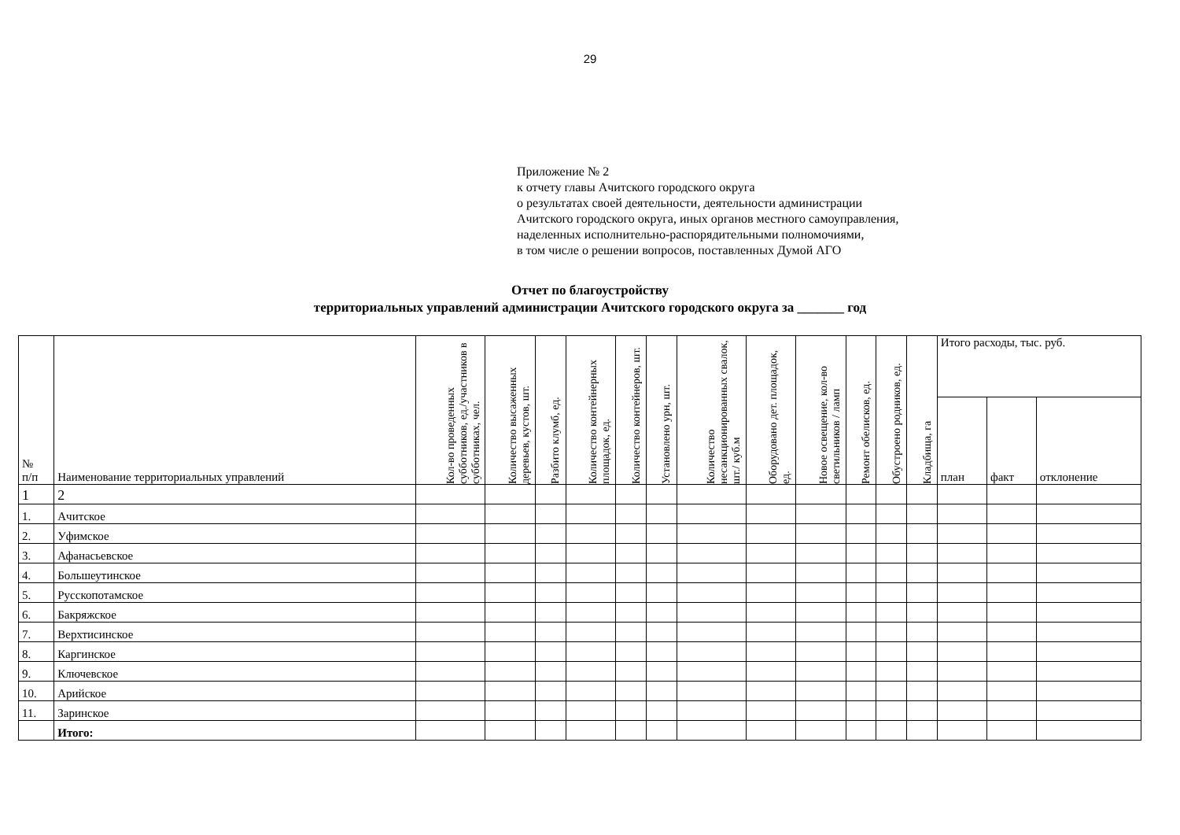29
Приложение № 2
к отчету главы Ачитского городского округа
о результатах своей деятельности, деятельности администрации
Ачитского городского округа, иных органов местного самоуправления,
наделенных исполнительно-распорядительными полномочиями,
в том числе о решении вопросов, поставленных Думой АГО
Отчет по благоустройству
территориальных управлений администрации Ачитского городского округа за _______ год
| № п/п | Наименование территориальных управлений | Кол-во проведенных субботников, ед./участников в субботниках, чел. | Количество высаженных деревьев, кустов, шт. | Разбито клумб, ед. | Количество контейнерных площадок, ед. | Количество контейнеров, шт. | Установлено урн, шт. | Количество несанкционированных свалок, шт./ куб.м | Оборудовано дет. площадок, ед. | Новое освещение, кол-во светильников / ламп | Ремонт обелисков, ед. | Обустроено родников, ед. | Кладбища, га | Итого расходы, тыс. руб. | | |
| --- | --- | --- | --- | --- | --- | --- | --- | --- | --- | --- | --- | --- | --- | --- | --- | --- |
| | | | | | | | | | | | | | | план | факт | отклонение |
| 1 | 2 | | | | | | | | | | | | | | | |
| 1. | Ачитское | | | | | | | | | | | | | | | |
| 2. | Уфимское | | | | | | | | | | | | | | | |
| 3. | Афанасьевское | | | | | | | | | | | | | | | |
| 4. | Большеутинское | | | | | | | | | | | | | | | |
| 5. | Русскопотамское | | | | | | | | | | | | | | | |
| 6. | Бакряжское | | | | | | | | | | | | | | | |
| 7. | Верхтисинское | | | | | | | | | | | | | | | |
| 8. | Каргинское | | | | | | | | | | | | | | | |
| 9. | Ключевское | | | | | | | | | | | | | | | |
| 10. | Арийское | | | | | | | | | | | | | | | |
| 11. | Заринское | | | | | | | | | | | | | | | |
| | Итого: | | | | | | | | | | | | | | | |